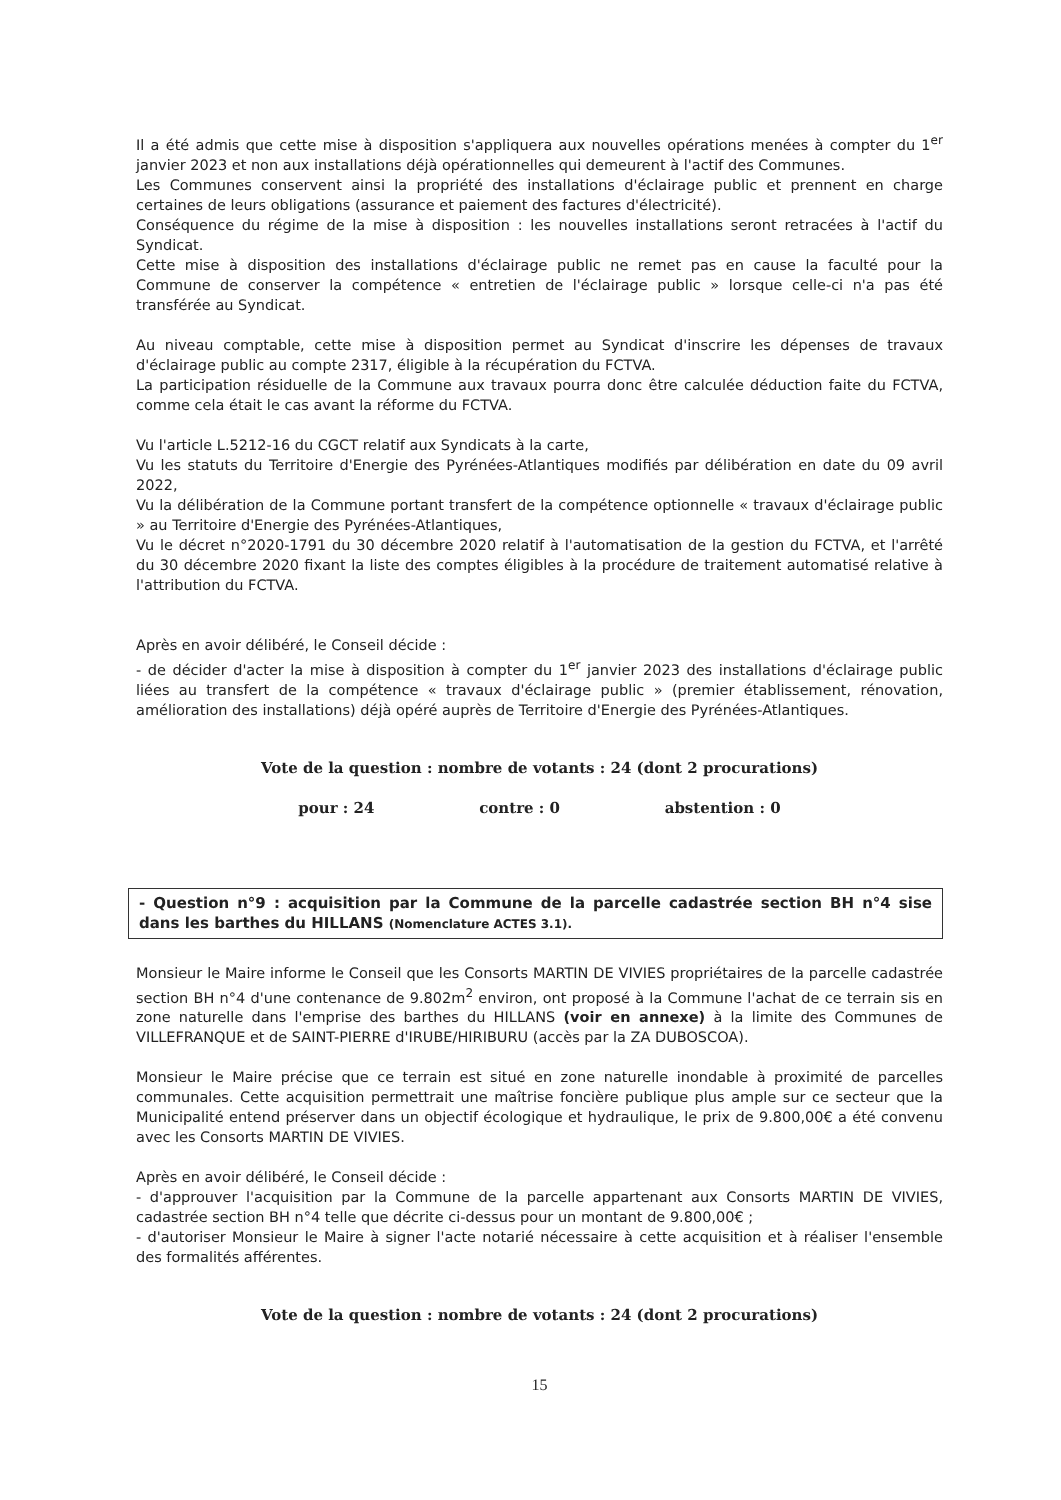Il a été admis que cette mise à disposition s'appliquera aux nouvelles opérations menées à compter du 1<sup>er</sup> janvier 2023 et non aux installations déjà opérationnelles qui demeurent à l'actif des Communes.
Les Communes conservent ainsi la propriété des installations d'éclairage public et prennent en charge certaines de leurs obligations (assurance et paiement des factures d'électricité).
Conséquence du régime de la mise à disposition : les nouvelles installations seront retracées à l'actif du Syndicat.
Cette mise à disposition des installations d'éclairage public ne remet pas en cause la faculté pour la Commune de conserver la compétence « entretien de l'éclairage public » lorsque celle-ci n'a pas été transférée au Syndicat.
Au niveau comptable, cette mise à disposition permet au Syndicat d'inscrire les dépenses de travaux d'éclairage public au compte 2317, éligible à la récupération du FCTVA.
La participation résiduelle de la Commune aux travaux pourra donc être calculée déduction faite du FCTVA, comme cela était le cas avant la réforme du FCTVA.
Vu l'article L.5212-16 du CGCT relatif aux Syndicats à la carte,
Vu les statuts du Territoire d'Energie des Pyrénées-Atlantiques modifiés par délibération en date du 09 avril 2022,
Vu la délibération de la Commune portant transfert de la compétence optionnelle « travaux d'éclairage public » au Territoire d'Energie des Pyrénées-Atlantiques,
Vu le décret n°2020-1791 du 30 décembre 2020 relatif à l'automatisation de la gestion du FCTVA, et l'arrêté du 30 décembre 2020 fixant la liste des comptes éligibles à la procédure de traitement automatisé relative à l'attribution du FCTVA.
Après en avoir délibéré, le Conseil décide :
- de décider d'acter la mise à disposition à compter du 1<sup>er</sup> janvier 2023 des installations d'éclairage public liées au transfert de la compétence « travaux d'éclairage public » (premier établissement, rénovation, amélioration des installations) déjà opéré auprès de Territoire d'Energie des Pyrénées-Atlantiques.
Vote de la question : nombre de votants : 24 (dont 2 procurations)
pour : 24 contre : 0 abstention : 0
- Question n°9 : acquisition par la Commune de la parcelle cadastrée section BH n°4 sise dans les barthes du HILLANS (Nomenclature ACTES 3.1).
Monsieur le Maire informe le Conseil que les Consorts MARTIN DE VIVIES propriétaires de la parcelle cadastrée section BH n°4 d'une contenance de 9.802m<sup>2</sup> environ, ont proposé à la Commune l'achat de ce terrain sis en zone naturelle dans l'emprise des barthes du HILLANS (voir en annexe) à la limite des Communes de VILLEFRANQUE et de SAINT-PIERRE d'IRUBE/HIRIBURU (accès par la ZA DUBOSCOA).
Monsieur le Maire précise que ce terrain est situé en zone naturelle inondable à proximité de parcelles communales. Cette acquisition permettrait une maîtrise foncière publique plus ample sur ce secteur que la Municipalité entend préserver dans un objectif écologique et hydraulique, le prix de 9.800,00€ a été convenu avec les Consorts MARTIN DE VIVIES.
Après en avoir délibéré, le Conseil décide :
- d'approuver l'acquisition par la Commune de la parcelle appartenant aux Consorts MARTIN DE VIVIES, cadastrée section BH n°4 telle que décrite ci-dessus pour un montant de 9.800,00€ ;
- d'autoriser Monsieur le Maire à signer l'acte notarié nécessaire à cette acquisition et à réaliser l'ensemble des formalités afférentes.
Vote de la question : nombre de votants : 24 (dont 2 procurations)
15